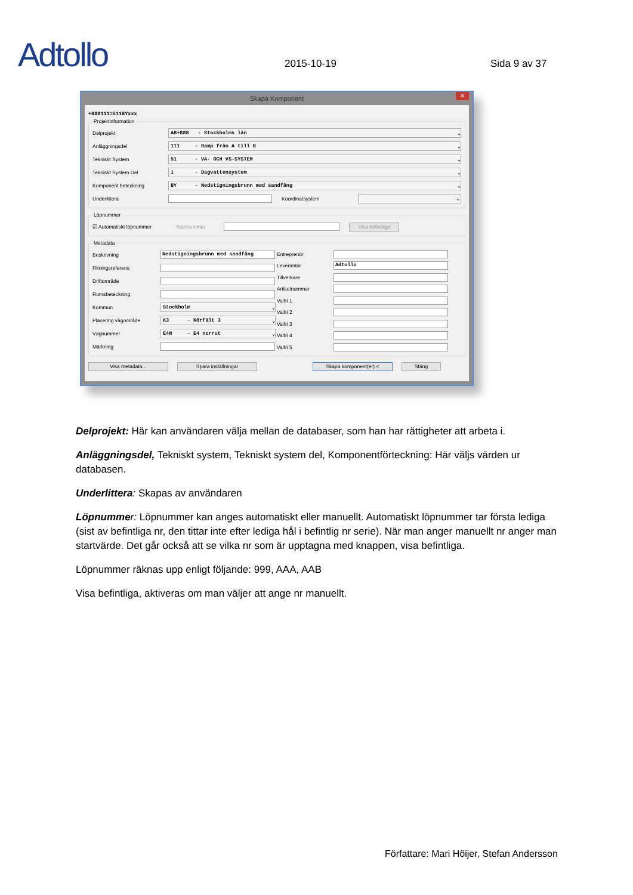Adtollo
2015-10-19
Sida 9 av 37
Skapa Komponent ✕
+888111=511BYxxx
Projektinformation
Delprojekt AB+888 - Stockholms län ⌄
Anläggningsdel 111 - Ramp från A till B ⌄
Tekniskt System 51 - VA- OCH VS-SYSTEM ⌄
Tekniskt System Del 1 - Dagvattensystem ⌄
Komponent beteckning BY - Nedstigningsbrunn med sandfång ⌄
Underlittera Koordinatsystem ⌄
Löpnummer
☑ Automatiskt löpnummer Startnummer Visa befintliga
Metadata
Beskrivning Nedstigningsbrunn med sandfång
Ritningsreferens
Driftområde
Rumsbeteckning
Kommun Stockholm ⌄
Placering vägområde K3 - Körfält 3 ⌄
Vägnummer E4N - E4 norrut ⌄
Märkning
Entreprenör
Leverantör Adtollo
Tillverkare
Artikelnummer
Valfri 1
Valfri 2
Valfri 3
Valfri 4
Valfri 5
Visa metadata... Spara inställningar Skapa komponent(er) < Stäng
Delprojekt: Här kan användaren välja mellan de databaser, som han har rättigheter att arbeta i.
Anläggningsdel, Tekniskt system, Tekniskt system del, Komponentförteckning: Här väljs värden ur databasen.
Underlittera: Skapas av användaren
Löpnumme r: Löpnummer kan anges automatiskt eller manuellt. Automatiskt löpnummer tar första lediga (sist av befintliga nr, den tittar inte efter lediga hål i befintlig nr serie). När man anger manuellt nr anger man startvärde. Det går också att se vilka nr som är upptagna med knappen, visa befintliga.
Löpnummer räknas upp enligt följande: 999, AAA, AAB
Visa befintliga, aktiveras om man väljer att ange nr manuellt.
Författare: Mari Höijer, Stefan Andersson